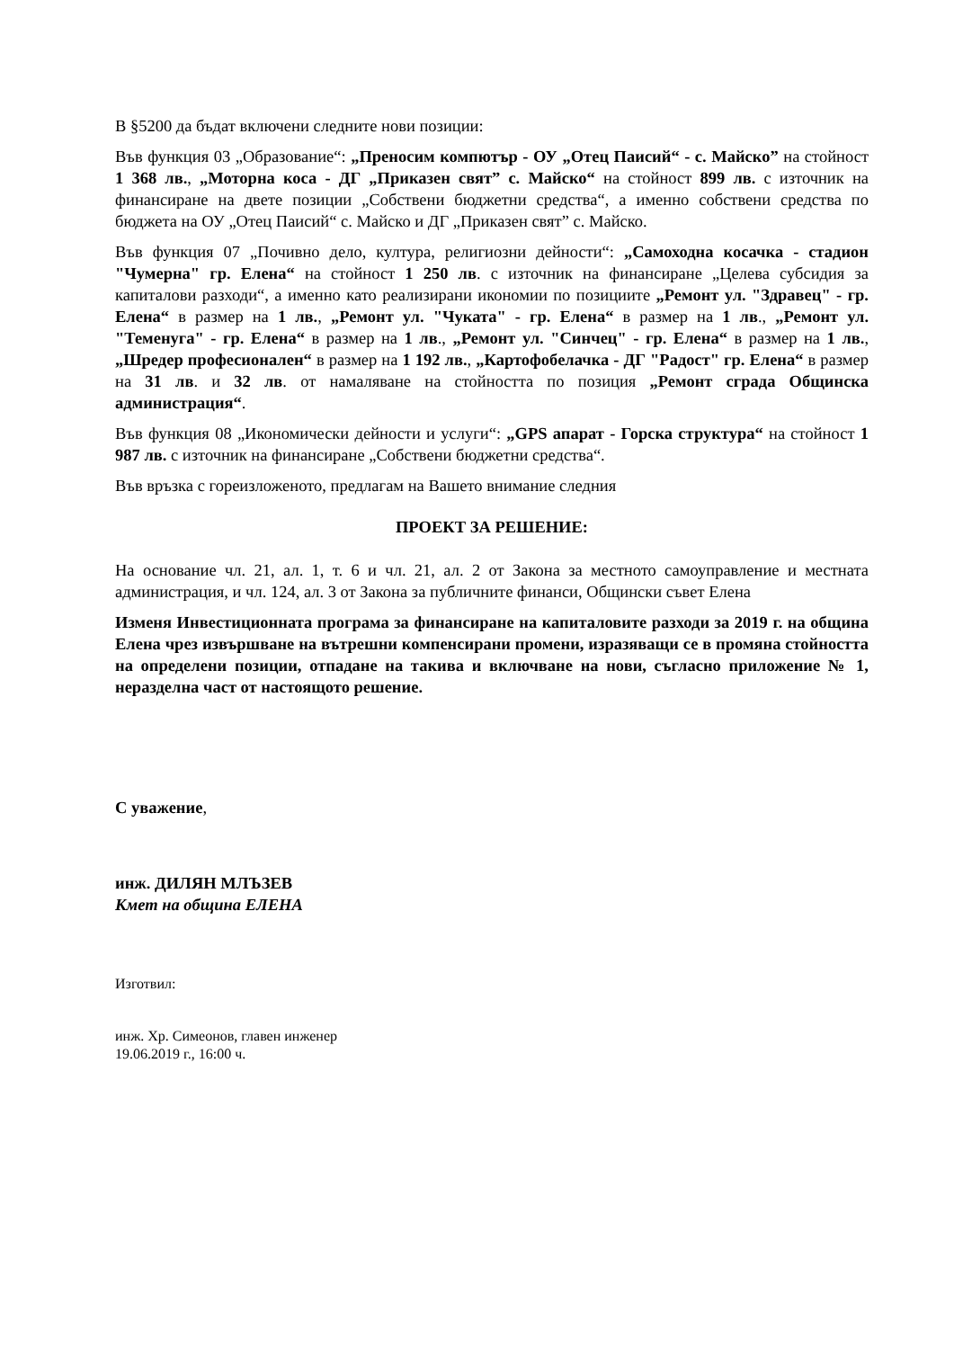В §5200 да бъдат включени следните нови позиции:
Във функция 03 „Образование“: „Преносим компютър - ОУ „Отец Паисий“ - с. Майско” на стойност 1 368 лв., „Моторна коса - ДГ „Приказен свят” с. Майско“ на стойност 899 лв. с източник на финансиране на двете позиции „Собствени бюджетни средства“, а именно собствени средства по бюджета на ОУ „Отец Паисий“ с. Майско и ДГ „Приказен свят” с. Майско.
Във функция 07 „Почивно дело, култура, религиозни дейности“: „Самоходна косачка - стадион "Чумерна" гр. Елена“ на стойност 1 250 лв. с източник на финансиране „Целева субсидия за капиталови разходи“, а именно като реализирани икономии по позициите „Ремонт ул. "Здравец" - гр. Елена“ в размер на 1 лв., „Ремонт ул. "Чуката" - гр. Елена“ в размер на 1 лв., „Ремонт ул. "Теменуга" - гр. Елена“ в размер на 1 лв., „Ремонт ул. "Синчец" - гр. Елена“ в размер на 1 лв., „Шредер професионален“ в размер на 1 192 лв., „Картофобелачка - ДГ "Радост" гр. Елена“ в размер на 31 лв. и 32 лв. от намаляване на стойността по позиция „Ремонт сграда Общинска администрация“.
Във функция 08 „Икономически дейности и услуги“: „GPS апарат - Горска структура“ на стойност 1 987 лв. с източник на финансиране „Собствени бюджетни средства“.
Във връзка с гореизложеното, предлагам на Вашето внимание следния
ПРОЕКТ ЗА РЕШЕНИЕ:
На основание чл. 21, ал. 1, т. 6 и чл. 21, ал. 2 от Закона за местното самоуправление и местната администрация, и чл. 124, ал. 3 от Закона за публичните финанси, Общински съвет Елена
Изменя Инвестиционната програма за финансиране на капиталовите разходи за 2019 г. на община Елена чрез извършване на вътрешни компенсирани промени, изразяващи се в промяна стойността на определени позиции, отпадане на такива и включване на нови, съгласно приложение № 1, неразделна част от настоящото решение.
С уважение,
инж. ДИЛЯН МЛЪЗЕВ
Кмет на община ЕЛЕНА
Изготвил:
инж. Хр. Симеонов, главен инженер
19.06.2019 г., 16:00 ч.